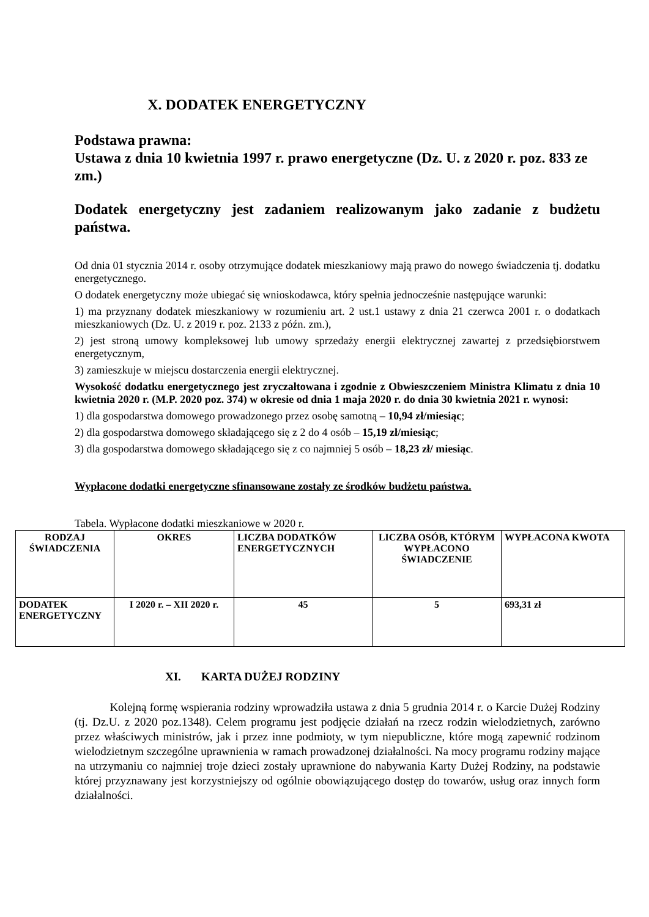X. DODATEK ENERGETYCZNY
Podstawa prawna:
Ustawa z dnia 10 kwietnia 1997 r. prawo energetyczne (Dz. U. z 2020 r. poz. 833 ze zm.)
Dodatek energetyczny jest zadaniem realizowanym jako zadanie z budżetu państwa.
Od dnia 01 stycznia 2014 r. osoby otrzymujące dodatek mieszkaniowy mają prawo do nowego świadczenia tj. dodatku energetycznego.
O dodatek energetyczny może ubiegać się wnioskodawca, który spełnia jednocześnie następujące warunki:
1) ma przyznany dodatek mieszkaniowy w rozumieniu art. 2 ust.1 ustawy z dnia 21 czerwca 2001 r. o dodatkach mieszkaniowych (Dz. U. z 2019 r. poz. 2133 z późn. zm.),
2) jest stroną umowy kompleksowej lub umowy sprzedaży energii elektrycznej zawartej z przedsiębiorstwem energetycznym,
3) zamieszkuje w miejscu dostarczenia energii elektrycznej.
Wysokość dodatku energetycznego jest zryczałtowana i zgodnie z Obwieszczeniem Ministra Klimatu z dnia 10 kwietnia 2020 r. (M.P. 2020 poz. 374) w okresie od dnia 1 maja 2020 r. do dnia 30 kwietnia 2021 r. wynosi:
1) dla gospodarstwa domowego prowadzonego przez osobę samotną – 10,94 zł/miesiąc;
2) dla gospodarstwa domowego składającego się z 2 do 4 osób – 15,19 zł/miesiąc;
3) dla gospodarstwa domowego składającego się z co najmniej 5 osób – 18,23 zł/ miesiąc.
Wypłacone dodatki energetyczne sfinansowane zostały ze środków budżetu państwa.
Tabela. Wypłacone dodatki mieszkaniowe w 2020 r.
| RODZAJ ŚWIADCZENIA | OKRES | LICZBA DODATKÓW ENERGETYCZNYCH | LICZBA OSÓB, KTÓRYM WYPŁACONO ŚWIADCZENIE | WYPŁACONA KWOTA |
| --- | --- | --- | --- | --- |
| DODATEK ENERGETYCZNY | I 2020 r. – XII 2020 r. | 45 | 5 | 693,31 zł |
XI. KARTA DUŻEJ RODZINY
Kolejną formę wspierania rodziny wprowadziła ustawa z dnia 5 grudnia 2014 r. o Karcie Dużej Rodziny (tj. Dz.U. z 2020 poz.1348). Celem programu jest podjęcie działań na rzecz rodzin wielodzietnych, zarówno przez właściwych ministrów, jak i przez inne podmioty, w tym niepubliczne, które mogą zapewnić rodzinom wielodzietnym szczególne uprawnienia w ramach prowadzonej działalności. Na mocy programu rodziny mające na utrzymaniu co najmniej troje dzieci zostały uprawnione do nabywania Karty Dużej Rodziny, na podstawie której przyznawany jest korzystniejszy od ogólnie obowiązującego dostęp do towarów, usług oraz innych form działalności.